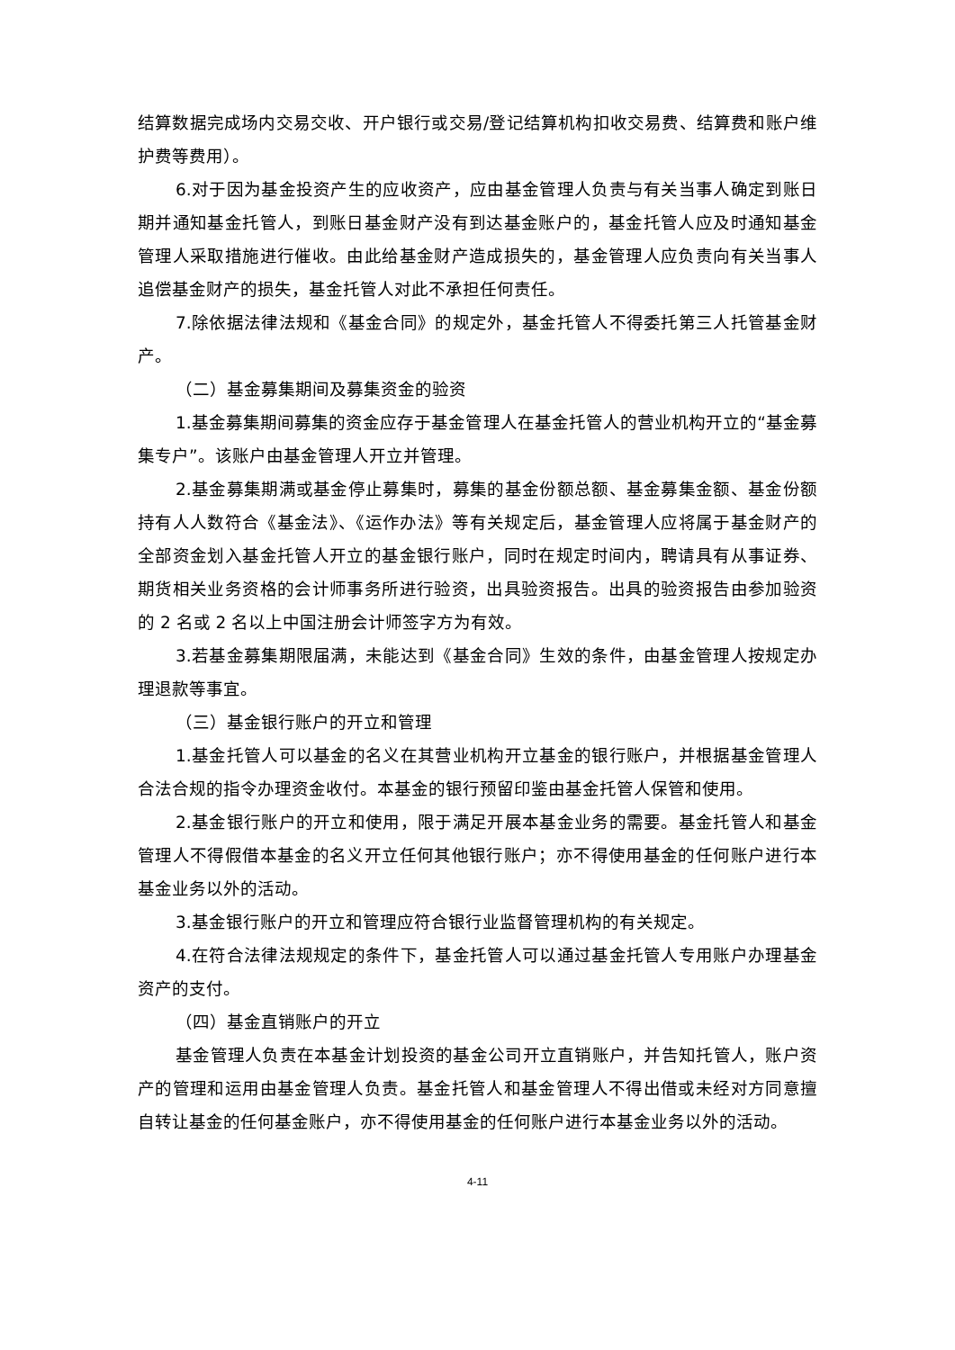结算数据完成场内交易交收、开户银行或交易/登记结算机构扣收交易费、结算费和账户维护费等费用）。
6.对于因为基金投资产生的应收资产，应由基金管理人负责与有关当事人确定到账日期并通知基金托管人，到账日基金财产没有到达基金账户的，基金托管人应及时通知基金管理人采取措施进行催收。由此给基金财产造成损失的，基金管理人应负责向有关当事人追偿基金财产的损失，基金托管人对此不承担任何责任。
7.除依据法律法规和《基金合同》的规定外，基金托管人不得委托第三人托管基金财产。
（二）基金募集期间及募集资金的验资
1.基金募集期间募集的资金应存于基金管理人在基金托管人的营业机构开立的“基金募集专户”。该账户由基金管理人开立并管理。
2.基金募集期满或基金停止募集时，募集的基金份额总额、基金募集金额、基金份额持有人人数符合《基金法》、《运作办法》等有关规定后，基金管理人应将属于基金财产的全部资金划入基金托管人开立的基金银行账户，同时在规定时间内，聘请具有从事证券、期货相关业务资格的会计师事务所进行验资，出具验资报告。出具的验资报告由参加验资的 2 名或 2 名以上中国注册会计师签字方为有效。
3.若基金募集期限届满，未能达到《基金合同》生效的条件，由基金管理人按规定办理退款等事宜。
（三）基金银行账户的开立和管理
1.基金托管人可以基金的名义在其营业机构开立基金的银行账户，并根据基金管理人合法合规的指令办理资金收付。本基金的银行预留印鉴由基金托管人保管和使用。
2.基金银行账户的开立和使用，限于满足开展本基金业务的需要。基金托管人和基金管理人不得假借本基金的名义开立任何其他银行账户；亦不得使用基金的任何账户进行本基金业务以外的活动。
3.基金银行账户的开立和管理应符合银行业监督管理机构的有关规定。
4.在符合法律法规规定的条件下，基金托管人可以通过基金托管人专用账户办理基金资产的支付。
（四）基金直销账户的开立
基金管理人负责在本基金计划投资的基金公司开立直销账户，并告知托管人，账户资产的管理和运用由基金管理人负责。基金托管人和基金管理人不得出借或未经对方同意擅自转让基金的任何基金账户，亦不得使用基金的任何账户进行本基金业务以外的活动。
4-11